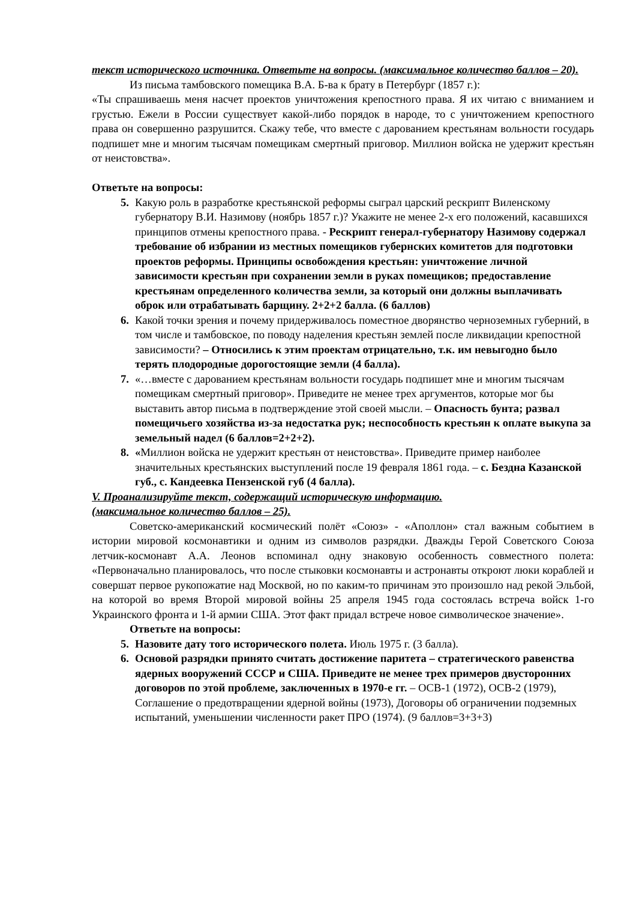текст исторического источника. Ответьте на вопросы. (максимальное количество баллов – 20).
Из письма тамбовского помещика В.А. Б-ва к брату в Петербург (1857 г.):
«Ты спрашиваешь меня насчет проектов уничтожения крепостного права. Я их читаю с вниманием и грустью. Ежели в России существует какой-либо порядок в народе, то с уничтожением крепостного права он совершенно разрушится. Скажу тебе, что вместе с дарованием крестьянам вольности государь подпишет мне и многим тысячам помещикам смертный приговор. Миллион войска не удержит крестьян от неистовства».
Ответьте на вопросы:
5. Какую роль в разработке крестьянской реформы сыграл царский рескрипт Виленскому губернатору В.И. Назимову (ноябрь 1857 г.)? Укажите не менее 2-х его положений, касавшихся принципов отмены крепостного права. - Рескрипт генерал-губернатору Назимову содержал требование об избрании из местных помещиков губернских комитетов для подготовки проектов реформы. Принципы освобождения крестьян: уничтожение личной зависимости крестьян при сохранении земли в руках помещиков; предоставление крестьянам определенного количества земли, за который они должны выплачивать оброк или отрабатывать барщину. 2+2+2 балла. (6 баллов)
6. Какой точки зрения и почему придерживалось поместное дворянство черноземных губерний, в том числе и тамбовское, по поводу наделения крестьян землей после ликвидации крепостной зависимости? – Относились к этим проектам отрицательно, т.к. им невыгодно было терять плодородные дорогостоящие земли (4 балла).
7. «…вместе с дарованием крестьянам вольности государь подпишет мне и многим тысячам помещикам смертный приговор». Приведите не менее трех аргументов, которые мог бы выставить автор письма в подтверждение этой своей мысли. – Опасность бунта; развал помещичьего хозяйства из-за недостатка рук; неспособность крестьян к оплате выкупа за земельный надел (6 баллов=2+2+2).
8. «Миллион войска не удержит крестьян от неистовства». Приведите пример наиболее значительных крестьянских выступлений после 19 февраля 1861 года. – с. Бездна Казанской губ., с. Кандеевка Пензенской губ (4 балла).
V. Проанализируйте текст, содержащий историческую информацию.
(максимальное количество баллов – 25).
Советско-американский космический полёт «Союз» - «Аполлон» стал важным событием в истории мировой космонавтики и одним из символов разрядки. Дважды Герой Советского Союза летчик-космонавт А.А. Леонов вспоминал одну знаковую особенность совместного полета: «Первоначально планировалось, что после стыковки космонавты и астронавты откроют люки кораблей и совершат первое рукопожатие над Москвой, но по каким-то причинам это произошло над рекой Эльбой, на которой во время Второй мировой войны 25 апреля 1945 года состоялась встреча войск 1-го Украинского фронта и 1-й армии США. Этот факт придал встрече новое символическое значение».
Ответьте на вопросы:
5. Назовите дату того исторического полета. Июль 1975 г. (3 балла).
6. Основой разрядки принято считать достижение паритета – стратегического равенства ядерных вооружений СССР и США. Приведите не менее трех примеров двусторонних договоров по этой проблеме, заключенных в 1970-е гг. – ОСВ-1 (1972), ОСВ-2 (1979), Соглашение о предотвращении ядерной войны (1973), Договоры об ограничении подземных испытаний, уменьшении численности ракет ПРО (1974). (9 баллов=3+3+3)